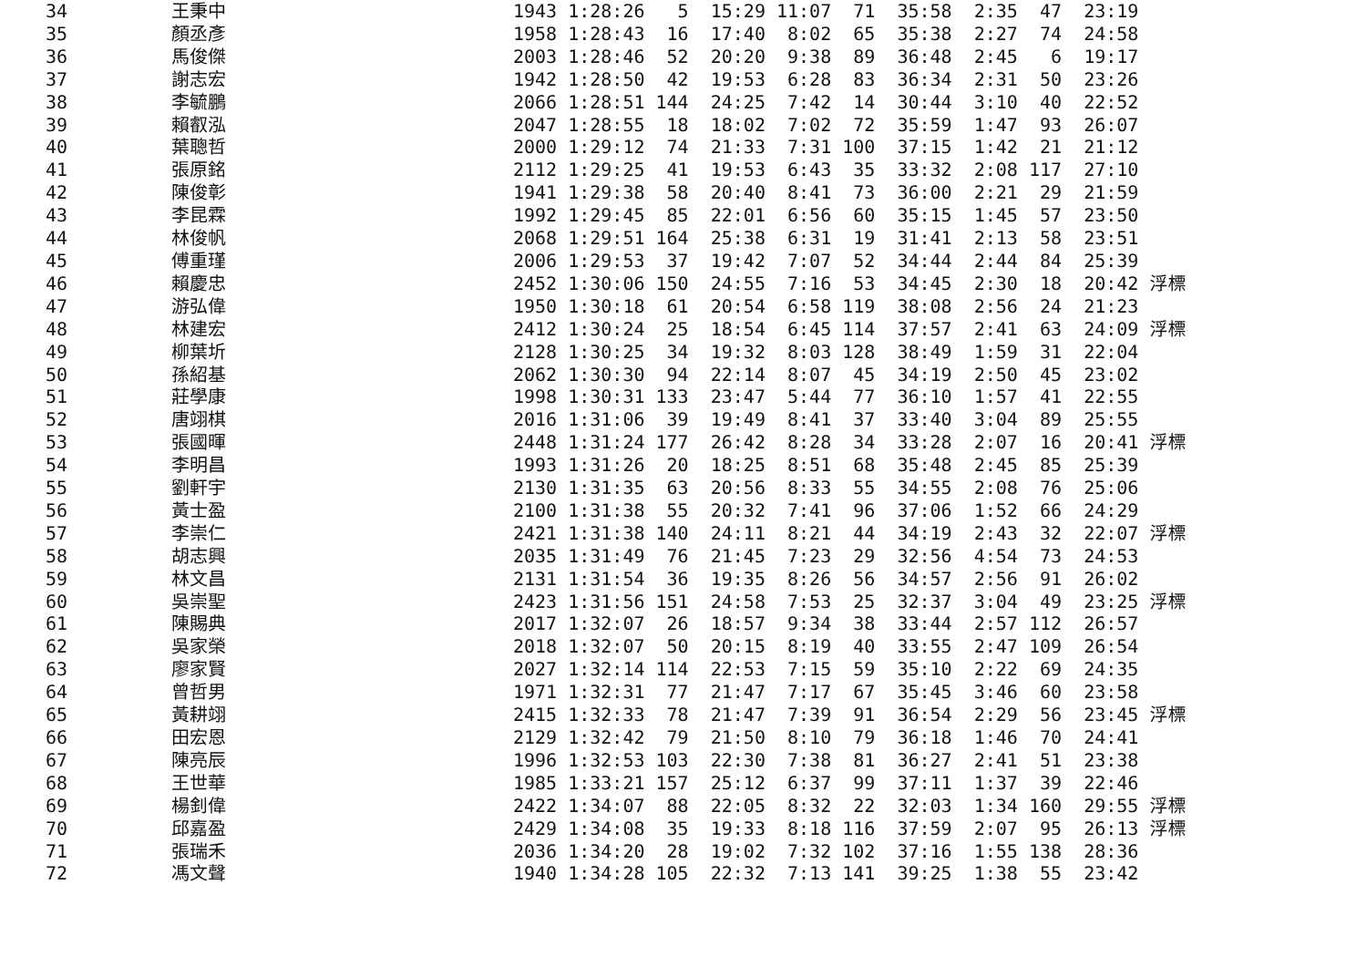| 34 | 王秉中 | 1943 1:28:26 5 15:29 11:07 71 35:58 2:35 47 23:19 |
| 35 | 顏丞彥 | 1958 1:28:43 16 17:40 8:02 65 35:38 2:27 74 24:58 |
| 36 | 馬俊傑 | 2003 1:28:46 52 20:20 9:38 89 36:48 2:45 6 19:17 |
| 37 | 謝志宏 | 1942 1:28:50 42 19:53 6:28 83 36:34 2:31 50 23:26 |
| 38 | 李毓鵬 | 2066 1:28:51 144 24:25 7:42 14 30:44 3:10 40 22:52 |
| 39 | 賴叡泓 | 2047 1:28:55 18 18:02 7:02 72 35:59 1:47 93 26:07 |
| 40 | 葉聰哲 | 2000 1:29:12 74 21:33 7:31 100 37:15 1:42 21 21:12 |
| 41 | 張原銘 | 2112 1:29:25 41 19:53 6:43 35 33:32 2:08 117 27:10 |
| 42 | 陳俊彰 | 1941 1:29:38 58 20:40 8:41 73 36:00 2:21 29 21:59 |
| 43 | 李昆霖 | 1992 1:29:45 85 22:01 6:56 60 35:15 1:45 57 23:50 |
| 44 | 林俊帆 | 2068 1:29:51 164 25:38 6:31 19 31:41 2:13 58 23:51 |
| 45 | 傅重瑾 | 2006 1:29:53 37 19:42 7:07 52 34:44 2:44 84 25:39 |
| 46 | 賴慶忠 | 2452 1:30:06 150 24:55 7:16 53 34:45 2:30 18 20:42 浮標 |
| 47 | 游弘偉 | 1950 1:30:18 61 20:54 6:58 119 38:08 2:56 24 21:23 |
| 48 | 林建宏 | 2412 1:30:24 25 18:54 6:45 114 37:57 2:41 63 24:09 浮標 |
| 49 | 柳葉圻 | 2128 1:30:25 34 19:32 8:03 128 38:49 1:59 31 22:04 |
| 50 | 孫紹基 | 2062 1:30:30 94 22:14 8:07 45 34:19 2:50 45 23:02 |
| 51 | 莊學康 | 1998 1:30:31 133 23:47 5:44 77 36:10 1:57 41 22:55 |
| 52 | 唐翊棋 | 2016 1:31:06 39 19:49 8:41 37 33:40 3:04 89 25:55 |
| 53 | 張國暉 | 2448 1:31:24 177 26:42 8:28 34 33:28 2:07 16 20:41 浮標 |
| 54 | 李明昌 | 1993 1:31:26 20 18:25 8:51 68 35:48 2:45 85 25:39 |
| 55 | 劉軒宇 | 2130 1:31:35 63 20:56 8:33 55 34:55 2:08 76 25:06 |
| 56 | 黃士盈 | 2100 1:31:38 55 20:32 7:41 96 37:06 1:52 66 24:29 |
| 57 | 李崇仁 | 2421 1:31:38 140 24:11 8:21 44 34:19 2:43 32 22:07 浮標 |
| 58 | 胡志興 | 2035 1:31:49 76 21:45 7:23 29 32:56 4:54 73 24:53 |
| 59 | 林文昌 | 2131 1:31:54 36 19:35 8:26 56 34:57 2:56 91 26:02 |
| 60 | 吳崇聖 | 2423 1:31:56 151 24:58 7:53 25 32:37 3:04 49 23:25 浮標 |
| 61 | 陳賜典 | 2017 1:32:07 26 18:57 9:34 38 33:44 2:57 112 26:57 |
| 62 | 吳家榮 | 2018 1:32:07 50 20:15 8:19 40 33:55 2:47 109 26:54 |
| 63 | 廖家賢 | 2027 1:32:14 114 22:53 7:15 59 35:10 2:22 69 24:35 |
| 64 | 曾哲男 | 1971 1:32:31 77 21:47 7:17 67 35:45 3:46 60 23:58 |
| 65 | 黃耕翊 | 2415 1:32:33 78 21:47 7:39 91 36:54 2:29 56 23:45 浮標 |
| 66 | 田宏恩 | 2129 1:32:42 79 21:50 8:10 79 36:18 1:46 70 24:41 |
| 67 | 陳亮辰 | 1996 1:32:53 103 22:30 7:38 81 36:27 2:41 51 23:38 |
| 68 | 王世華 | 1985 1:33:21 157 25:12 6:37 99 37:11 1:37 39 22:46 |
| 69 | 楊釗偉 | 2422 1:34:07 88 22:05 8:32 22 32:03 1:34 160 29:55 浮標 |
| 70 | 邱嘉盈 | 2429 1:34:08 35 19:33 8:18 116 37:59 2:07 95 26:13 浮標 |
| 71 | 張瑞禾 | 2036 1:34:20 28 19:02 7:32 102 37:16 1:55 138 28:36 |
| 72 | 馮文聲 | 1940 1:34:28 105 22:32 7:13 141 39:25 1:38 55 23:42 |